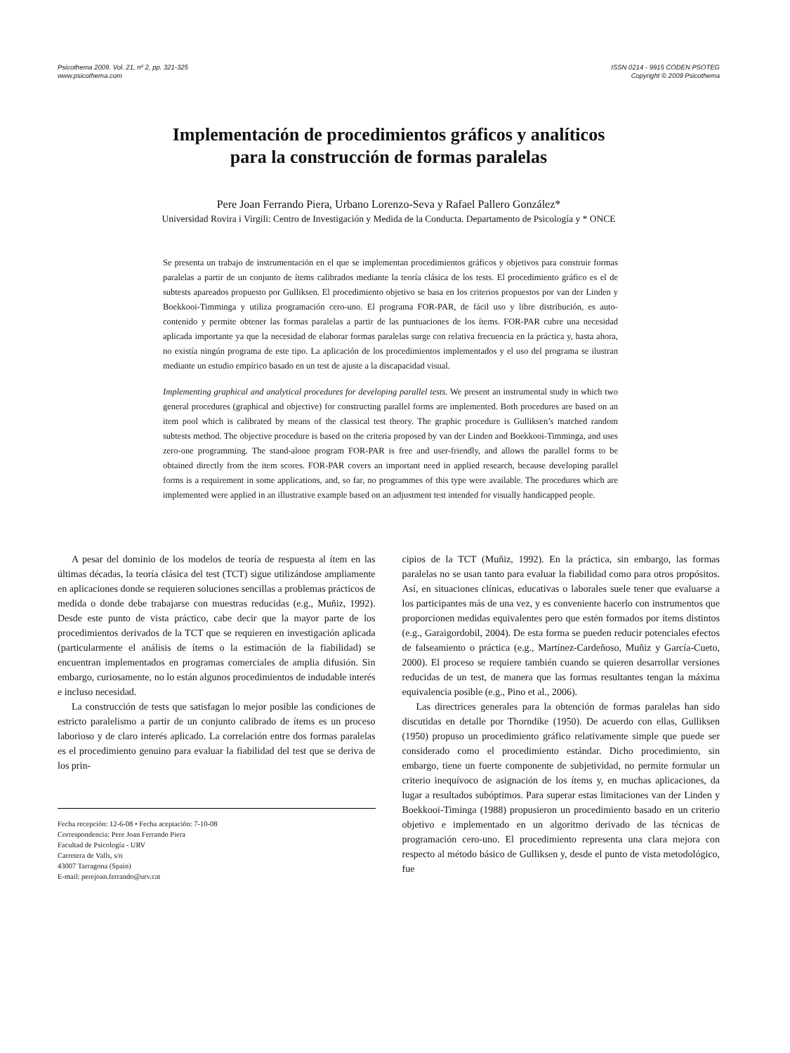Psicothema 2009. Vol. 21, nº 2, pp. 321-325
www.psicothema.com
ISSN 0214 - 9915 CODEN PSOTEG
Copyright © 2009 Psicothema
Implementación de procedimientos gráficos y analíticos
para la construcción de formas paralelas
Pere Joan Ferrando Piera, Urbano Lorenzo-Seva y Rafael Pallero González*
Universidad Rovira i Virgili: Centro de Investigación y Medida de la Conducta. Departamento de Psicología y * ONCE
Se presenta un trabajo de instrumentación en el que se implementan procedimientos gráficos y objetivos para construir formas paralelas a partir de un conjunto de ítems calibrados mediante la teoría clásica de los tests. El procedimiento gráfico es el de subtests apareados propuesto por Gulliksen. El procedimiento objetivo se basa en los criterios propuestos por van der Linden y Boekkooi-Timminga y utiliza programación cero-uno. El programa FOR-PAR, de fácil uso y libre distribución, es auto-contenido y permite obtener las formas paralelas a partir de las puntuaciones de los ítems. FOR-PAR cubre una necesidad aplicada importante ya que la necesidad de elaborar formas paralelas surge con relativa frecuencia en la práctica y, hasta ahora, no existía ningún programa de este tipo. La aplicación de los procedimientos implementados y el uso del programa se ilustran mediante un estudio empírico basado en un test de ajuste a la discapacidad visual.
Implementing graphical and analytical procedures for developing parallel tests. We present an instrumental study in which two general procedures (graphical and objective) for constructing parallel forms are implemented. Both procedures are based on an item pool which is calibrated by means of the classical test theory. The graphic procedure is Gulliksen’s matched random subtests method. The objective procedure is based on the criteria proposed by van der Linden and Boekkooi-Timminga, and uses zero-one programming. The stand-alone program FOR-PAR is free and user-friendly, and allows the parallel forms to be obtained directly from the item scores. FOR-PAR covers an important need in applied research, because developing parallel forms is a requirement in some applications, and, so far, no programmes of this type were available. The procedures which are implemented were applied in an illustrative example based on an adjustment test intended for visually handicapped people.
A pesar del dominio de los modelos de teoría de respuesta al ítem en las últimas décadas, la teoría clásica del test (TCT) sigue utilizándose ampliamente en aplicaciones donde se requieren soluciones sencillas a problemas prácticos de medida o donde debe trabajarse con muestras reducidas (e.g., Muñiz, 1992). Desde este punto de vista práctico, cabe decir que la mayor parte de los procedimientos derivados de la TCT que se requieren en investigación aplicada (particularmente el análisis de ítems o la estimación de la fiabilidad) se encuentran implementados en programas comerciales de amplia difusión. Sin embargo, curiosamente, no lo están algunos procedimientos de indudable interés e incluso necesidad.
La construcción de tests que satisfagan lo mejor posible las condiciones de estricto paralelismo a partir de un conjunto calibrado de ítems es un proceso laborioso y de claro interés aplicado. La correlación entre dos formas paralelas es el procedimiento genuino para evaluar la fiabilidad del test que se deriva de los prin-
Fecha recepción: 12-6-08 • Fecha aceptación: 7-10-08
Correspondencia: Pere Joan Ferrando Piera
Facultad de Psicología - URV
Carretera de Valls, s/n
43007 Tarragona (Spain)
E-mail: perejoan.ferrando@urv.cat
cipios de la TCT (Muñiz, 1992). En la práctica, sin embargo, las formas paralelas no se usan tanto para evaluar la fiabilidad como para otros propósitos. Así, en situaciones clínicas, educativas o laborales suele tener que evaluarse a los participantes más de una vez, y es conveniente hacerlo con instrumentos que proporcionen medidas equivalentes pero que estén formados por ítems distintos (e.g., Garaigordobil, 2004). De esta forma se pueden reducir potenciales efectos de falseamiento o práctica (e.g., Martínez-Cardeñoso, Muñiz y García-Cueto, 2000). El proceso se requiere también cuando se quieren desarrollar versiones reducidas de un test, de manera que las formas resultantes tengan la máxima equivalencia posible (e.g., Pino et al., 2006).
Las directrices generales para la obtención de formas paralelas han sido discutidas en detalle por Thorndike (1950). De acuerdo con ellas, Gulliksen (1950) propuso un procedimiento gráfico relativamente simple que puede ser considerado como el procedimiento estándar. Dicho procedimiento, sin embargo, tiene un fuerte componente de subjetividad, no permite formular un criterio inequívoco de asignación de los ítems y, en muchas aplicaciones, da lugar a resultados subóptimos. Para superar estas limitaciones van der Linden y Boekkooi-Timinga (1988) propusieron un procedimiento basado en un criterio objetivo e implementado en un algoritmo derivado de las técnicas de programación cero-uno. El procedimiento representa una clara mejora con respecto al método básico de Gulliksen y, desde el punto de vista metodológico, fue